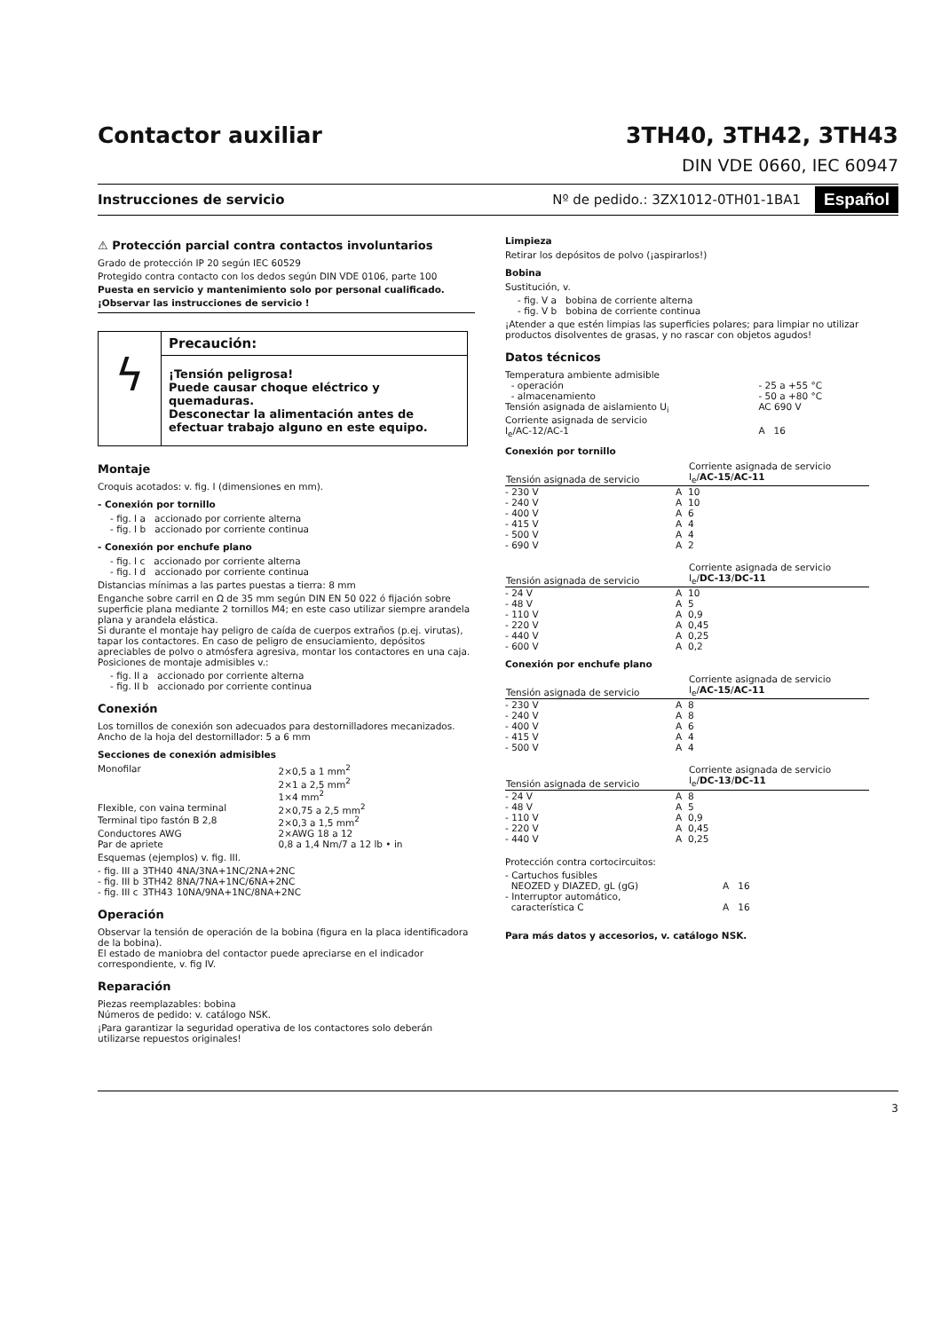Contactor auxiliar 3TH40, 3TH42, 3TH43
DIN VDE 0660, IEC 60947
Instrucciones de servicio Nº de pedido.: 3ZX1012-0TH01-1BA1 Español
⚠ Protección parcial contra contactos involuntarios
Grado de protección IP 20 según IEC 60529
Protegido contra contacto con los dedos según DIN VDE 0106, parte 100
Puesta en servicio y mantenimiento solo por personal cualificado.
¡Observar las instrucciones de servicio !
ϟ
Precaución:
¡Tensión peligrosa!
Puede causar choque eléctrico y quemaduras.
Desconectar la alimentación antes de efectuar trabajo alguno en este equipo.
Montaje
Croquis acotados: v. fig. I (dimensiones en mm).
- Conexión por tornillo
- fig. I a accionado por corriente alterna
- fig. I b accionado por corriente continua
- Conexión por enchufe plano
- fig. I c accionado por corriente alterna
- fig. I d accionado por corriente continua
Distancias mínimas a las partes puestas a tierra: 8 mm
Enganche sobre carril en Ω de 35 mm según DIN EN 50 022 ó fijación sobre superficie plana mediante 2 tornillos M4; en este caso utilizar siempre arandela plana y arandela elástica.
Si durante el montaje hay peligro de caída de cuerpos extraños (p.ej. virutas), tapar los contactores. En caso de peligro de ensuciamiento, depósitos apreciables de polvo o atmósfera agresiva, montar los contactores en una caja.
Posiciones de montaje admisibles v.:
- fig. II a accionado por corriente alterna
- fig. II b accionado por corriente continua
Conexión
Los tornillos de conexión son adecuados para destornilladores mecanizados.
Ancho de la hoja del destornillador: 5 a 6 mm
Secciones de conexión admisibles
| Monofilar | 2×0,5 a 1 mm<sup>2</sup> 2×1 a 2,5 mm<sup>2</sup> 1×4 mm<sup>2</sup> |
| Flexible, con vaina terminal | 2×0,75 a 2,5 mm<sup>2</sup> |
| Terminal tipo fastón B 2,8 | 2×0,3 a 1,5 mm<sup>2</sup> |
| Conductores AWG | 2×AWG 18 a 12 |
| Par de apriete | 0,8 a 1,4 Nm/7 a 12 lb • in |
Esquemas (ejemplos) v. fig. III.
| - fig. III a | 3TH40 | 4NA/3NA+1NC/2NA+2NC |
| - fig. III b | 3TH42 | 8NA/7NA+1NC/6NA+2NC |
| - fig. III c | 3TH43 | 10NA/9NA+1NC/8NA+2NC |
Operación
Observar la tensión de operación de la bobina (figura en la placa identificadora de la bobina).
El estado de maniobra del contactor puede apreciarse en el indicador correspondiente, v. fig IV.
Reparación
Piezas reemplazables: bobina
Números de pedido: v. catálogo NSK.
¡Para garantizar la seguridad operativa de los contactores solo deberán utilizarse repuestos originales!
Limpieza
Retirar los depósitos de polvo (¡aspirarlos!)
Bobina
Sustitución, v.
- fig. V a bobina de corriente alterna
- fig. V b bobina de corriente continua
¡Atender a que estén limpias las superficies polares; para limpiar no utilizar productos disolventes de grasas, y no rascar con objetos agudos!
Datos técnicos
| Temperatura ambiente admisible - operación - almacenamiento | - 25 a +55 °C - 50 a +80 °C |
| Tensión asignada de aislamiento U<sub>i</sub> | AC 690 V |
| Corriente asignada de servicio I<sub>e</sub>/AC-12/AC-1 | A 16 |
Conexión por tornillo
| Tensión asignada de servicio | | Corriente asignada de servicio I<sub>e</sub>/ AC-15 / AC-11 |
| --- | --- | --- |
| - 230 V | A | 10 |
| - 240 V | A | 10 |
| - 400 V | A | 6 |
| - 415 V | A | 4 |
| - 500 V | A | 4 |
| - 690 V | A | 2 |
| Tensión asignada de servicio | | Corriente asignada de servicio I<sub>e</sub>/ DC-13 / DC-11 |
| --- | --- | --- |
| - 24 V | A | 10 |
| - 48 V | A | 5 |
| - 110 V | A | 0,9 |
| - 220 V | A | 0,45 |
| - 440 V | A | 0,25 |
| - 600 V | A | 0,2 |
Conexión por enchufe plano
| Tensión asignada de servicio | | Corriente asignada de servicio I<sub>e</sub>/ AC-15 / AC-11 |
| --- | --- | --- |
| - 230 V | A | 8 |
| - 240 V | A | 8 |
| - 400 V | A | 6 |
| - 415 V | A | 4 |
| - 500 V | A | 4 |
| Tensión asignada de servicio | | Corriente asignada de servicio I<sub>e</sub>/ DC-13 / DC-11 |
| --- | --- | --- |
| - 24 V | A | 8 |
| - 48 V | A | 5 |
| - 110 V | A | 0,9 |
| - 220 V | A | 0,45 |
| - 440 V | A | 0,25 |
Protección contra cortocircuitos:
| - Cartuchos fusibles NEOZED y DIAZED, gL (gG) | A 16 |
| - Interruptor automático, característica C | A 16 |
Para más datos y accesorios, v. catálogo NSK.
3